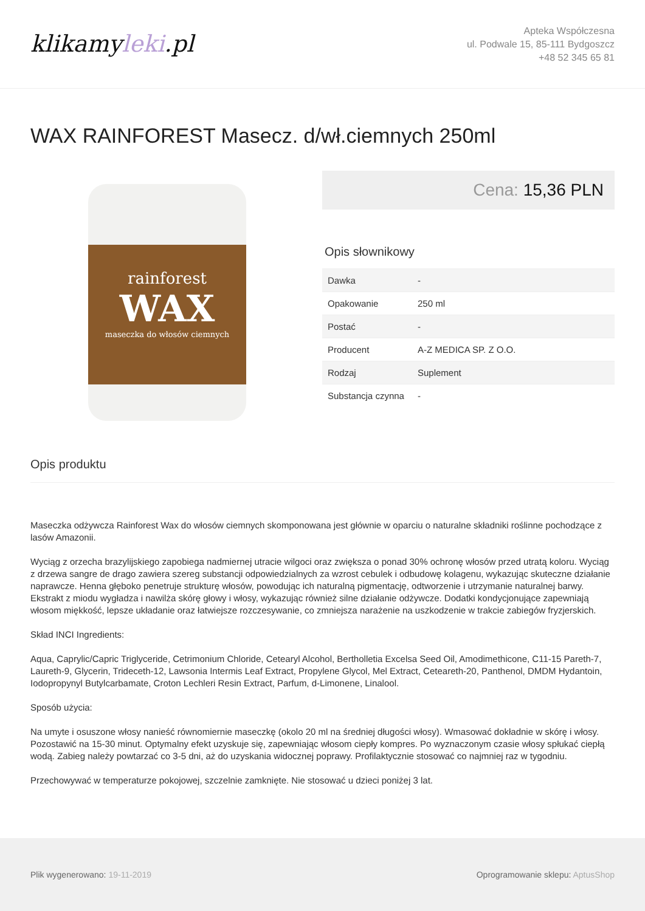klikamyleki.pl
Apteka Współczesna
ul. Podwale 15, 85-111 Bydgoszcz
+48 52 345 65 81
WAX RAINFOREST Masecz. d/wł.ciemnych 250ml
rainforest
WAX
maseczka do włosów ciemnych
Cena: 15,36 PLN
Opis słownikowy
| Dawka | - |
| Opakowanie | 250 ml |
| Postać | - |
| Producent | A-Z MEDICA SP. Z O.O. |
| Rodzaj | Suplement |
| Substancja czynna | - |
Opis produktu
Maseczka odżywcza Rainforest Wax do włosów ciemnych skomponowana jest głównie w oparciu o naturalne składniki roślinne pochodzące z lasów Amazonii.
Wyciąg z orzecha brazylijskiego zapobiega nadmiernej utracie wilgoci oraz zwiększa o ponad 30% ochronę włosów przed utratą koloru. Wyciąg z drzewa sangre de drago zawiera szereg substancji odpowiedzialnych za wzrost cebulek i odbudowę kolagenu, wykazując skuteczne działanie naprawcze. Henna głęboko penetruje strukturę włosów, powodując ich naturalną pigmentację, odtworzenie i utrzymanie naturalnej barwy. Ekstrakt z miodu wygładza i nawilża skórę głowy i włosy, wykazując również silne działanie odżywcze. Dodatki kondycjonujące zapewniają włosom miękkość, lepsze układanie oraz łatwiejsze rozczesywanie, co zmniejsza narażenie na uszkodzenie w trakcie zabiegów fryzjerskich.
Skład INCI Ingredients:
Aqua, Caprylic/Capric Triglyceride, Cetrimonium Chloride, Cetearyl Alcohol, Bertholletia Excelsa Seed Oil, Amodimethicone, C11-15 Pareth-7, Laureth-9, Glycerin, Trideceth-12, Lawsonia Intermis Leaf Extract, Propylene Glycol, Mel Extract, Ceteareth-20, Panthenol, DMDM Hydantoin, Iodopropynyl Butylcarbamate, Croton Lechleri Resin Extract, Parfum, d-Limonene, Linalool.
Sposób użycia:
Na umyte i osuszone włosy nanieść równomiernie maseczkę (okolo 20 ml na średniej długości włosy). Wmasować dokładnie w skórę i włosy. Pozostawić na 15-30 minut. Optymalny efekt uzyskuje się, zapewniając włosom ciepły kompres. Po wyznaczonym czasie włosy spłukać ciepłą wodą. Zabieg należy powtarzać co 3-5 dni, aż do uzyskania widocznej poprawy. Profilaktycznie stosować co najmniej raz w tygodniu.
Przechowywać w temperaturze pokojowej, szczelnie zamknięte. Nie stosować u dzieci poniżej 3 lat.
Plik wygenerowano: 19-11-2019
Oprogramowanie sklepu: AptusShop